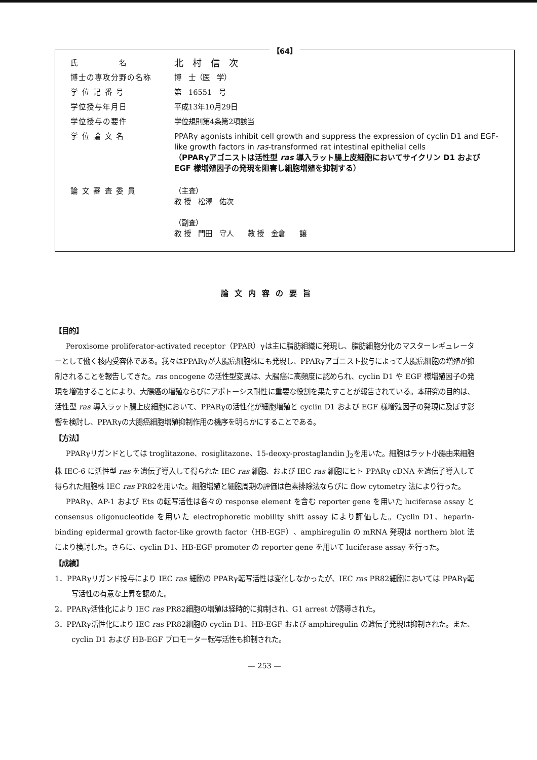【64】
| 氏 名 | 北 村 信 次 |
| 博士の専攻分野の名称 | 博 士（医 学） |
| 学 位 記 番 号 | 第 16551 号 |
| 学位授与年月日 | 平成13年10月29日 |
| 学位授与の要件 | 学位規則第4条第2項該当 |
| 学 位 論 文 名 | PPARγ agonists inhibit cell growth and suppress the expression of cyclin D1 and EGF-like growth factors in ras -transformed rat intestinal epithelial cells （PPARγアゴニストは活性型 ras 導入ラット腸上皮細胞においてサイクリン D1 および EGF 様増殖因子の発現を阻害し細胞増殖を抑制する） |
| 論 文 審 査 委 員 | （主査） 教 授 松澤 佑次 （副査） 教 授 門田 守人 教 授 金倉 譲 |
論文内容の要旨
【目的】
Peroxisome proliferator-activated receptor（PPAR）γは主に脂肪組織に発現し、脂肪細胞分化のマスターレギュレーターとして働く核内受容体である。我々はPPARγが大腸癌細胞株にも発現し、PPARγアゴニスト投与によって大腸癌細胞の増殖が抑制されることを報告してきた。ras oncogene の活性型変異は、大腸癌に高頻度に認められ、cyclin D1 や EGF 様増殖因子の発現を増強することにより、大腸癌の増殖ならびにアポトーシス耐性に重要な役割を果たすことが報告されている。本研究の目的は、活性型 ras 導入ラット腸上皮細胞において、PPARγの活性化が細胞増殖と cyclin D1 および EGF 様増殖因子の発現に及ぼす影響を検討し、PPARγの大腸癌細胞増殖抑制作用の機序を明らかにすることである。
【方法】
PPARγリガンドとしては troglitazone、rosiglitazone、15-deoxy-prostaglandin J<sub>2</sub>を用いた。細胞はラット小腸由来細胞株 IEC-6 に活性型 ras を遺伝子導入して得られた IEC ras 細胞、および IEC ras 細胞にヒト PPARγ cDNA を遺伝子導入して得られた細胞株 IEC ras PR82を用いた。細胞増殖と細胞周期の評価は色素排除法ならびに flow cytometry 法により行った。
PPARγ、AP-1 および Ets の転写活性は各々の response element を含む reporter gene を用いた luciferase assay と consensus oligonucleotide を用いた electrophoretic mobility shift assay により評価した。Cyclin D1、heparin-binding epidermal growth factor-like growth factor（HB-EGF）、amphiregulin の mRNA 発現は northern blot 法により検討した。さらに、cyclin D1、HB-EGF promoter の reporter gene を用いて luciferase assay を行った。
【成績】
1．PPARγリガンド投与により IEC ras 細胞の PPARγ転写活性は変化しなかったが、IEC ras PR82細胞においては PPARγ転写活性の有意な上昇を認めた。
2．PPARγ活性化により IEC ras PR82細胞の増殖は経時的に抑制され、G1 arrest が誘導された。
3．PPARγ活性化により IEC ras PR82細胞の cyclin D1、HB-EGF および amphiregulin の遺伝子発現は抑制された。また、cyclin D1 および HB-EGF プロモーター転写活性も抑制された。
— 253 —